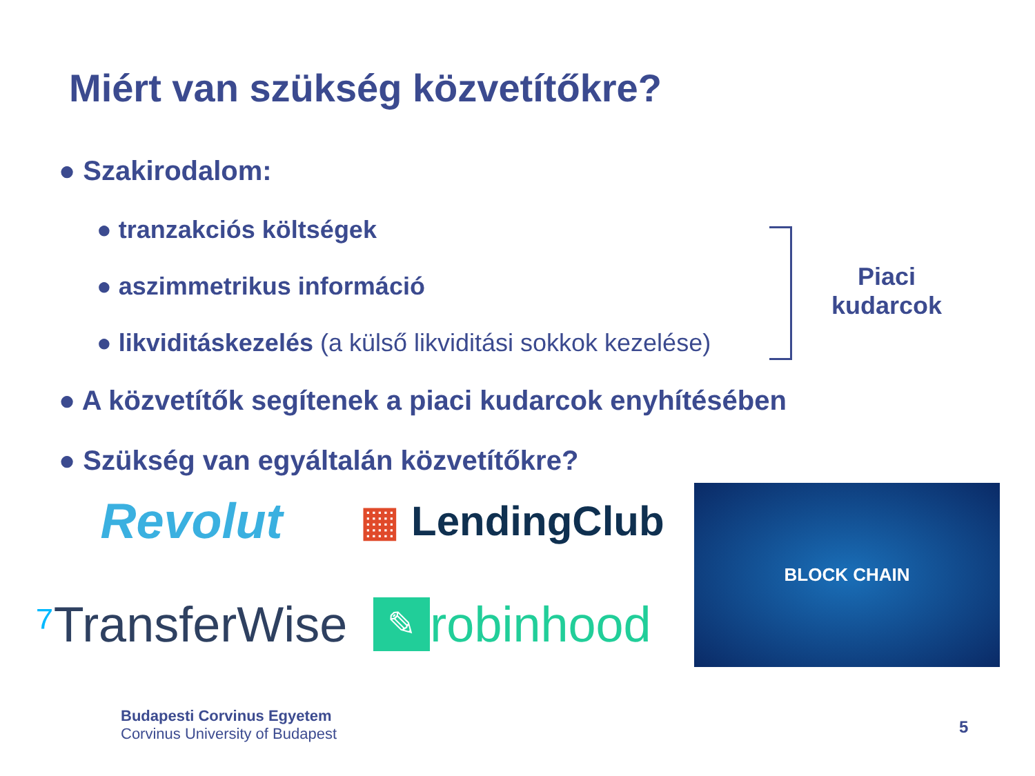Miért van szükség közvetítőkre?
● Szakirodalom:
● tranzakciós költségek
● aszimmetrikus információ
● likviditáskezelés (a külső likviditási sokkok kezelése)
● A közvetítők segítenek a piaci kudarcok enyhítésében
● Szükség van egyáltalán közvetítőkre?
Piaci kudarcok
Revolut
▦ LendingClub
⁷ TransferWise
✎ robinhood
BLOCK CHAIN
Budapesti Corvinus Egyetem
Corvinus University of Budapest
5